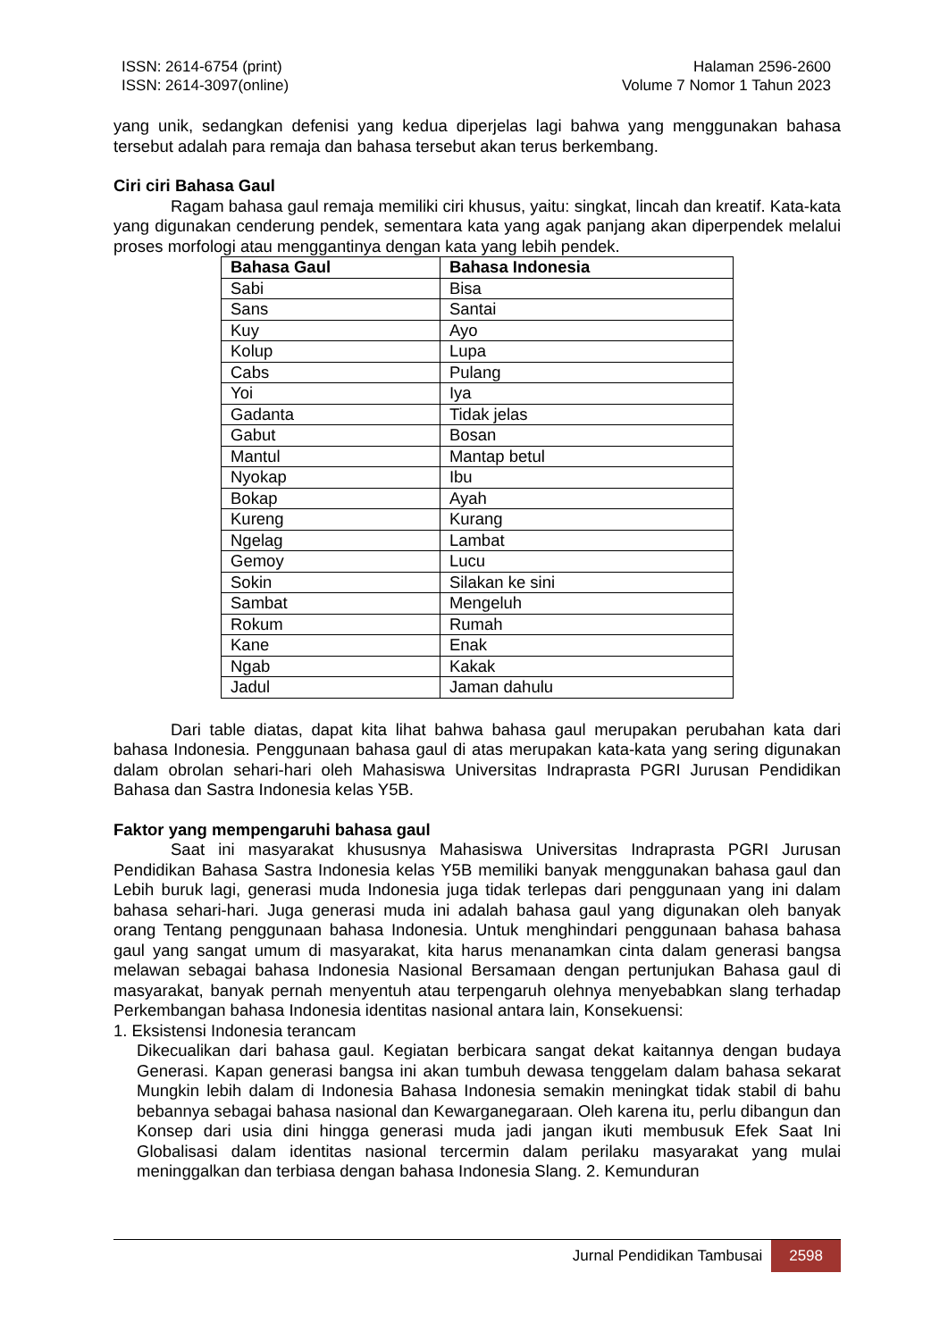ISSN: 2614-6754 (print)
ISSN: 2614-3097(online)
Halaman 2596-2600
Volume 7 Nomor 1 Tahun 2023
yang unik, sedangkan defenisi yang kedua diperjelas lagi bahwa yang menggunakan bahasa tersebut adalah para remaja dan bahasa tersebut akan terus berkembang.
Ciri ciri Bahasa Gaul
Ragam bahasa gaul remaja memiliki ciri khusus, yaitu: singkat, lincah dan kreatif. Kata-kata yang digunakan cenderung pendek, sementara kata yang agak panjang akan diperpendek melalui proses morfologi atau menggantinya dengan kata yang lebih pendek.
| Bahasa Gaul | Bahasa Indonesia |
| --- | --- |
| Sabi | Bisa |
| Sans | Santai |
| Kuy | Ayo |
| Kolup | Lupa |
| Cabs | Pulang |
| Yoi | Iya |
| Gadanta | Tidak jelas |
| Gabut | Bosan |
| Mantul | Mantap betul |
| Nyokap | Ibu |
| Bokap | Ayah |
| Kureng | Kurang |
| Ngelag | Lambat |
| Gemoy | Lucu |
| Sokin | Silakan ke sini |
| Sambat | Mengeluh |
| Rokum | Rumah |
| Kane | Enak |
| Ngab | Kakak |
| Jadul | Jaman dahulu |
Dari table diatas, dapat kita lihat bahwa bahasa gaul merupakan perubahan kata dari bahasa Indonesia. Penggunaan bahasa gaul di atas merupakan kata-kata yang sering digunakan dalam obrolan sehari-hari oleh Mahasiswa Universitas Indraprasta PGRI Jurusan Pendidikan Bahasa dan Sastra Indonesia kelas Y5B.
Faktor yang mempengaruhi bahasa gaul
Saat ini masyarakat khususnya Mahasiswa Universitas Indraprasta PGRI Jurusan Pendidikan Bahasa Sastra Indonesia kelas Y5B memiliki banyak menggunakan bahasa gaul dan Lebih buruk lagi, generasi muda Indonesia juga tidak terlepas dari penggunaan yang ini dalam bahasa sehari-hari. Juga generasi muda ini adalah bahasa gaul yang digunakan oleh banyak orang Tentang penggunaan bahasa Indonesia. Untuk menghindari penggunaan bahasa bahasa gaul yang sangat umum di masyarakat, kita harus menanamkan cinta dalam generasi bangsa melawan sebagai bahasa Indonesia Nasional Bersamaan dengan pertunjukan Bahasa gaul di masyarakat, banyak pernah menyentuh atau terpengaruh olehnya menyebabkan slang terhadap Perkembangan bahasa Indonesia identitas nasional antara lain, Konsekuensi:
1. Eksistensi Indonesia terancam
Dikecualikan dari bahasa gaul. Kegiatan berbicara sangat dekat kaitannya dengan budaya Generasi. Kapan generasi bangsa ini akan tumbuh dewasa tenggelam dalam bahasa sekarat Mungkin lebih dalam di Indonesia Bahasa Indonesia semakin meningkat tidak stabil di bahu bebannya sebagai bahasa nasional dan Kewarganegaraan. Oleh karena itu, perlu dibangun dan Konsep dari usia dini hingga generasi muda jadi jangan ikuti membusuk Efek Saat Ini Globalisasi dalam identitas nasional tercermin dalam perilaku masyarakat yang mulai meninggalkan dan terbiasa dengan bahasa Indonesia Slang. 2. Kemunduran
Jurnal Pendidikan Tambusai 2598